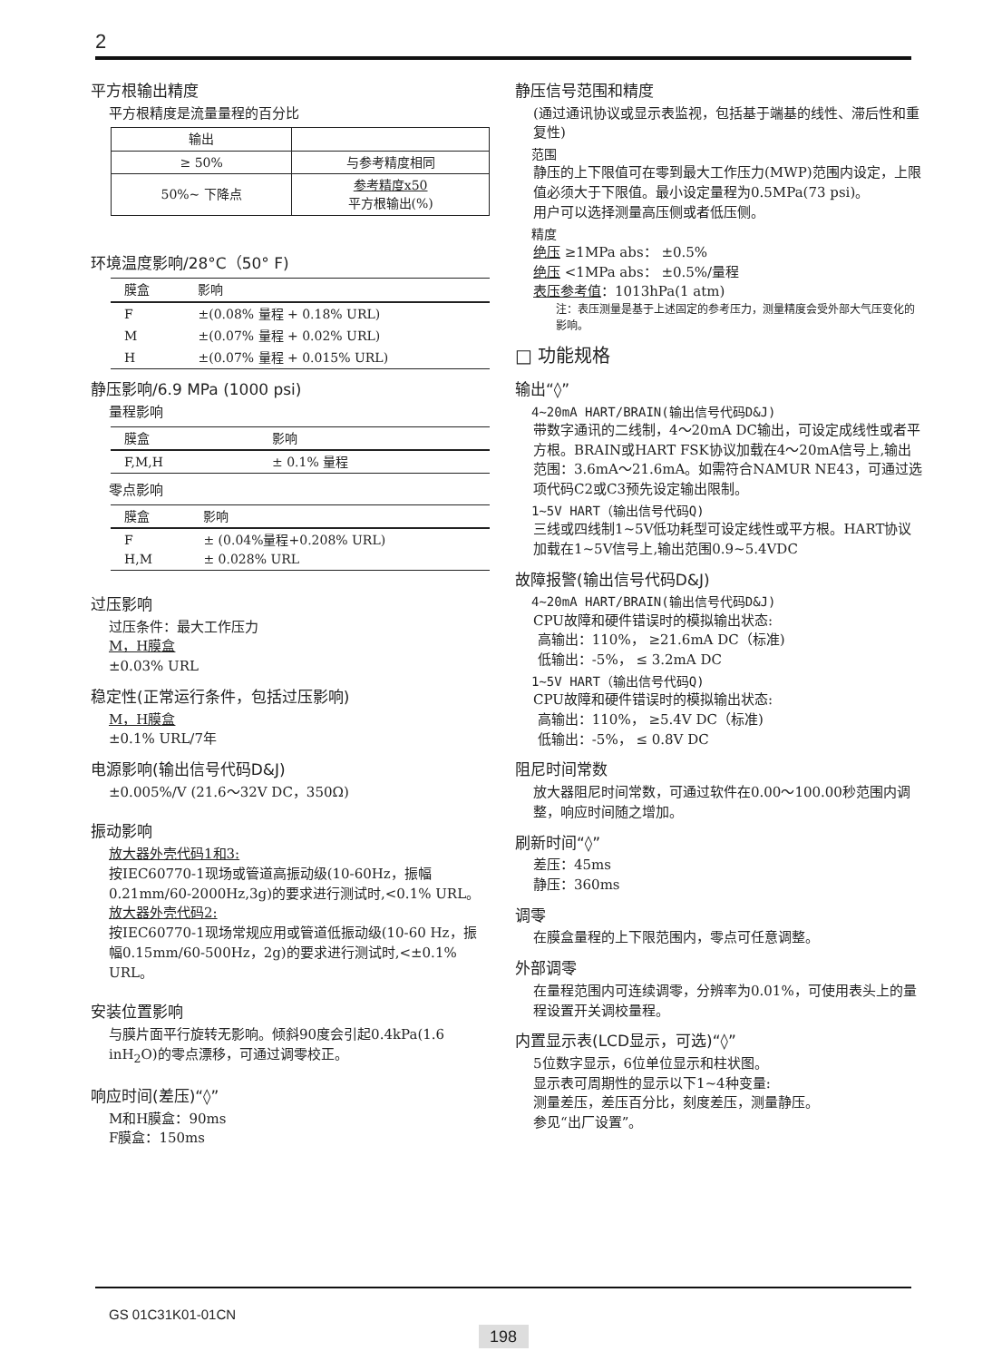2
平方根输出精度
平方根精度是流量量程的百分比
| 输出 | |
| --- | --- |
| ≥ 50% | 与参考精度相同 |
| 50%~ 下降点 | 参考精度x50 平方根输出(%) |
环境温度影响/28°C（50° F)
| 膜盒 | 影响 |
| --- | --- |
| F | ±(0.08% 量程 + 0.18% URL) |
| M | ±(0.07% 量程 + 0.02% URL) |
| H | ±(0.07% 量程 + 0.015% URL) |
静压影响/6.9 MPa (1000 psi)
量程影响
| 膜盒 | 影响 |
| --- | --- |
| F,M,H | ± 0.1% 量程 |
零点影响
| 膜盒 | 影响 |
| --- | --- |
| F H,M | ± (0.04%量程+0.208% URL) ± 0.028% URL |
过压影响
过压条件：最大工作压力
M，H膜盒
±0.03% URL
稳定性(正常运行条件，包括过压影响)
M，H膜盒
±0.1% URL/7年
电源影响(输出信号代码D&J)
±0.005%/V (21.6～32V DC，350Ω)
振动影响
放大器外壳代码1和3:
按IEC60770-1现场或管道高振动级(10-60Hz，振幅0.21mm/60-2000Hz,3g)的要求进行测试时,<0.1% URL。
放大器外壳代码2:
按IEC60770-1现场常规应用或管道低振动级(10-60 Hz，振幅0.15mm/60-500Hz，2g)的要求进行测试时,<±0.1% URL。
安装位置影响
与膜片面平行旋转无影响。倾斜90度会引起0.4kPa(1.6 inH<sub>2</sub>O)的零点漂移，可通过调零校正。
响应时间(差压)“◊”
M和H膜盒：90ms
F膜盒：150ms
静压信号范围和精度
(通过通讯协议或显示表监视，包括基于端基的线性、滞后性和重复性)
范围
静压的上下限值可在零到最大工作压力(MWP)范围内设定，上限值必须大于下限值。最小设定量程为0.5MPa(73 psi)。
用户可以选择测量高压侧或者低压侧。
精度
绝压 ≥1MPa abs： ±0.5%
绝压 <1MPa abs： ±0.5%/量程
表压参考值：1013hPa(1 atm)
注：表压测量是基于上述固定的参考压力，测量精度会受外部大气压变化的影响。
□ 功能规格
输出“◊”
4~20mA HART/BRAIN(输出信号代码D&J)
带数字通讯的二线制，4～20mA DC输出，可设定成线性或者平方根。BRAIN或HART FSK协议加载在4～20mA信号上,输出范围：3.6mA～21.6mA。如需符合NAMUR NE43，可通过选项代码C2或C3预先设定输出限制。
1~5V HART（输出信号代码Q)
三线或四线制1~5V低功耗型可设定线性或平方根。HART协议加载在1~5V信号上,输出范围0.9~5.4VDC
故障报警(输出信号代码D&J)
4~20mA HART/BRAIN(输出信号代码D&J)
CPU故障和硬件错误时的模拟输出状态:
高输出：110%， ≥21.6mA DC（标准)
低输出：-5%， ≤ 3.2mA DC
1~5V HART（输出信号代码Q)
CPU故障和硬件错误时的模拟输出状态:
高输出：110%， ≥5.4V DC（标准)
低输出：-5%， ≤ 0.8V DC
阻尼时间常数
放大器阻尼时间常数，可通过软件在0.00～100.00秒范围内调整，响应时间随之增加。
刷新时间“◊”
差压：45ms
静压：360ms
调零
在膜盒量程的上下限范围内，零点可任意调整。
外部调零
在量程范围内可连续调零，分辨率为0.01%，可使用表头上的量程设置开关调校量程。
内置显示表(LCD显示，可选)“◊”
5位数字显示，6位单位显示和柱状图。
显示表可周期性的显示以下1~4种变量:
测量差压，差压百分比，刻度差压，测量静压。
参见“出厂设置”。
GS 01C31K01-01CN
198